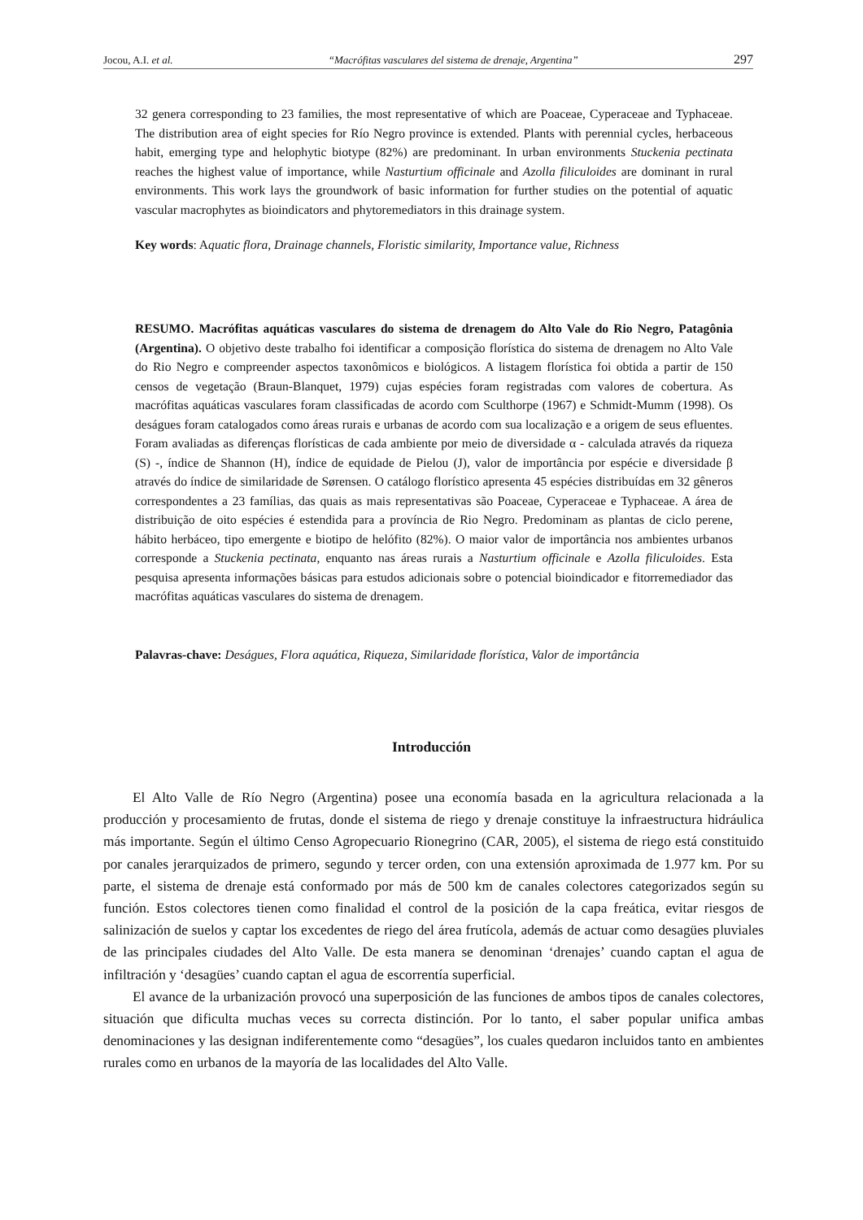Jocou, A.I. et al. “Macrófitas vasculares del sistema de drenaje, Argentina” 297
32 genera corresponding to 23 families, the most representative of which are Poaceae, Cyperaceae and Typhaceae. The distribution area of eight species for Río Negro province is extended. Plants with perennial cycles, herbaceous habit, emerging type and helophytic biotype (82%) are predominant. In urban environments Stuckenia pectinata reaches the highest value of importance, while Nasturtium officinale and Azolla filiculoides are dominant in rural environments. This work lays the groundwork of basic information for further studies on the potential of aquatic vascular macrophytes as bioindicators and phytoremediators in this drainage system.
Key words: Aquatic flora, Drainage channels, Floristic similarity, Importance value, Richness
RESUMO. Macrófitas aquáticas vasculares do sistema de drenagem do Alto Vale do Rio Negro, Patagônia (Argentina). O objetivo deste trabalho foi identificar a composição florística do sistema de drenagem no Alto Vale do Rio Negro e compreender aspectos taxonômicos e biológicos. A listagem florística foi obtida a partir de 150 censos de vegetação (Braun-Blanquet, 1979) cujas espécies foram registradas com valores de cobertura. As macrófitas aquáticas vasculares foram classificadas de acordo com Sculthorpe (1967) e Schmidt-Mumm (1998). Os deságues foram catalogados como áreas rurais e urbanas de acordo com sua localização e a origem de seus efluentes. Foram avaliadas as diferenças florísticas de cada ambiente por meio de diversidade α - calculada através da riqueza (S) -, índice de Shannon (H), índice de equidade de Pielou (J), valor de importância por espécie e diversidade β através do índice de similaridade de Sørensen. O catálogo florístico apresenta 45 espécies distribuídas em 32 gêneros correspondentes a 23 famílias, das quais as mais representativas são Poaceae, Cyperaceae e Typhaceae. A área de distribuição de oito espécies é estendida para a província de Rio Negro. Predominam as plantas de ciclo perene, hábito herbáceo, tipo emergente e biotipo de helófito (82%). O maior valor de importância nos ambientes urbanos corresponde a Stuckenia pectinata, enquanto nas áreas rurais a Nasturtium officinale e Azolla filiculoides. Esta pesquisa apresenta informações básicas para estudos adicionais sobre o potencial bioindicador e fitorremediador das macrófitas aquáticas vasculares do sistema de drenagem.
Palavras-chave: Deságues, Flora aquática, Riqueza, Similaridade florística, Valor de importância
Introducción
El Alto Valle de Río Negro (Argentina) posee una economía basada en la agricultura relacionada a la producción y procesamiento de frutas, donde el sistema de riego y drenaje constituye la infraestructura hidráulica más importante. Según el último Censo Agropecuario Rionegrino (CAR, 2005), el sistema de riego está constituido por canales jerarquizados de primero, segundo y tercer orden, con una extensión aproximada de 1.977 km. Por su parte, el sistema de drenaje está conformado por más de 500 km de canales colectores categorizados según su función. Estos colectores tienen como finalidad el control de la posición de la capa freática, evitar riesgos de salinización de suelos y captar los excedentes de riego del área frutícola, además de actuar como desagües pluviales de las principales ciudades del Alto Valle. De esta manera se denominan ‘drenajes’ cuando captan el agua de infiltración y ‘desagües’ cuando captan el agua de escorrentía superficial.
El avance de la urbanización provocó una superposición de las funciones de ambos tipos de canales colectores, situación que dificulta muchas veces su correcta distinción. Por lo tanto, el saber popular unifica ambas denominaciones y las designan indiferentemente como “desagües”, los cuales quedaron incluidos tanto en ambientes rurales como en urbanos de la mayoría de las localidades del Alto Valle.